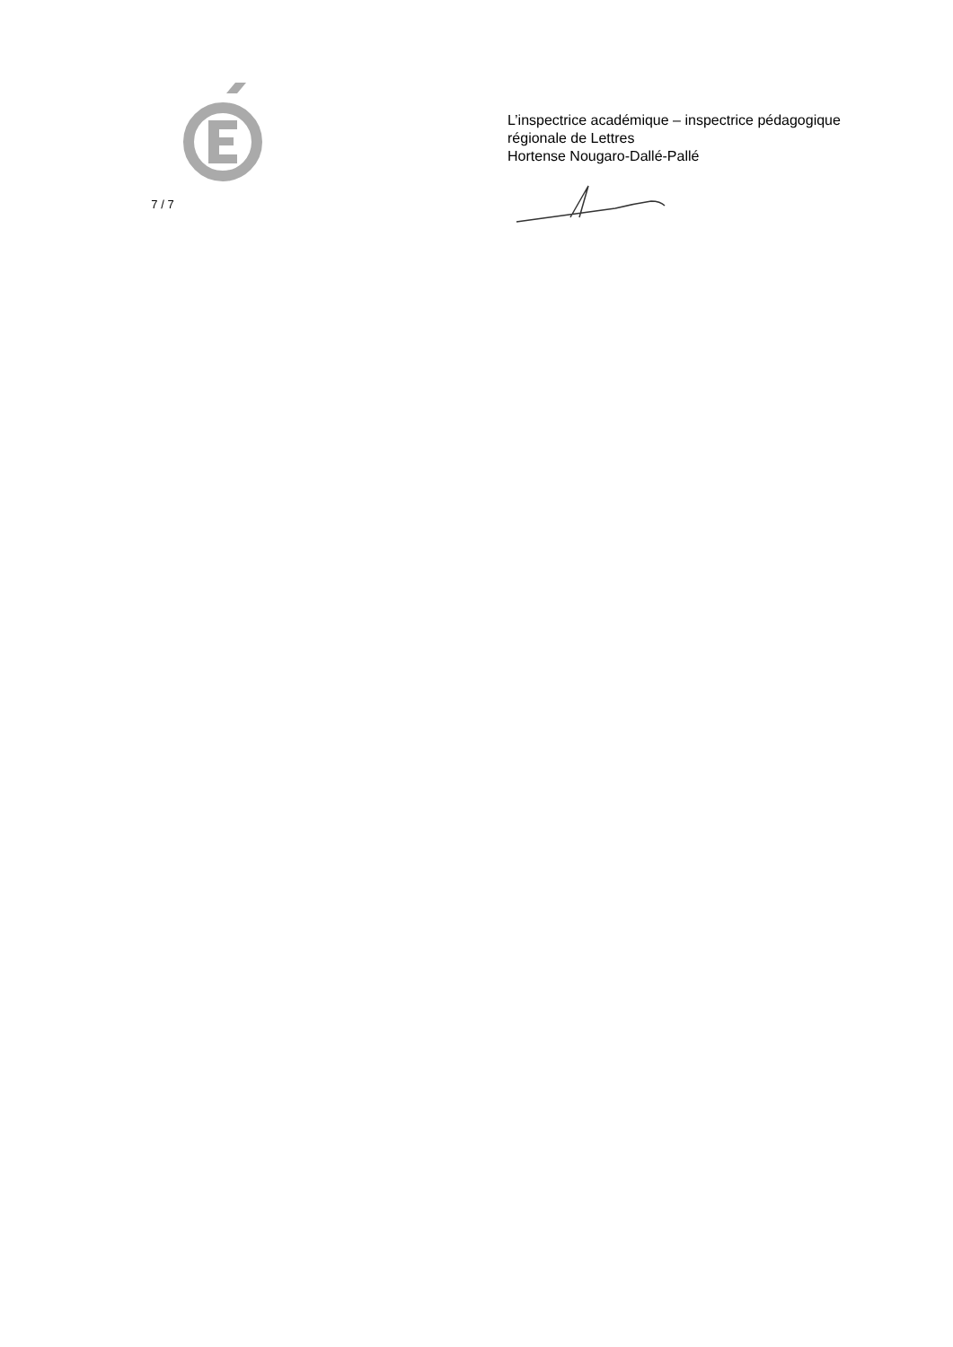7 / 7
L’inspectrice académique – inspectrice pédagogique
régionale de Lettres
Hortense Nougaro-Dallé-Pallé